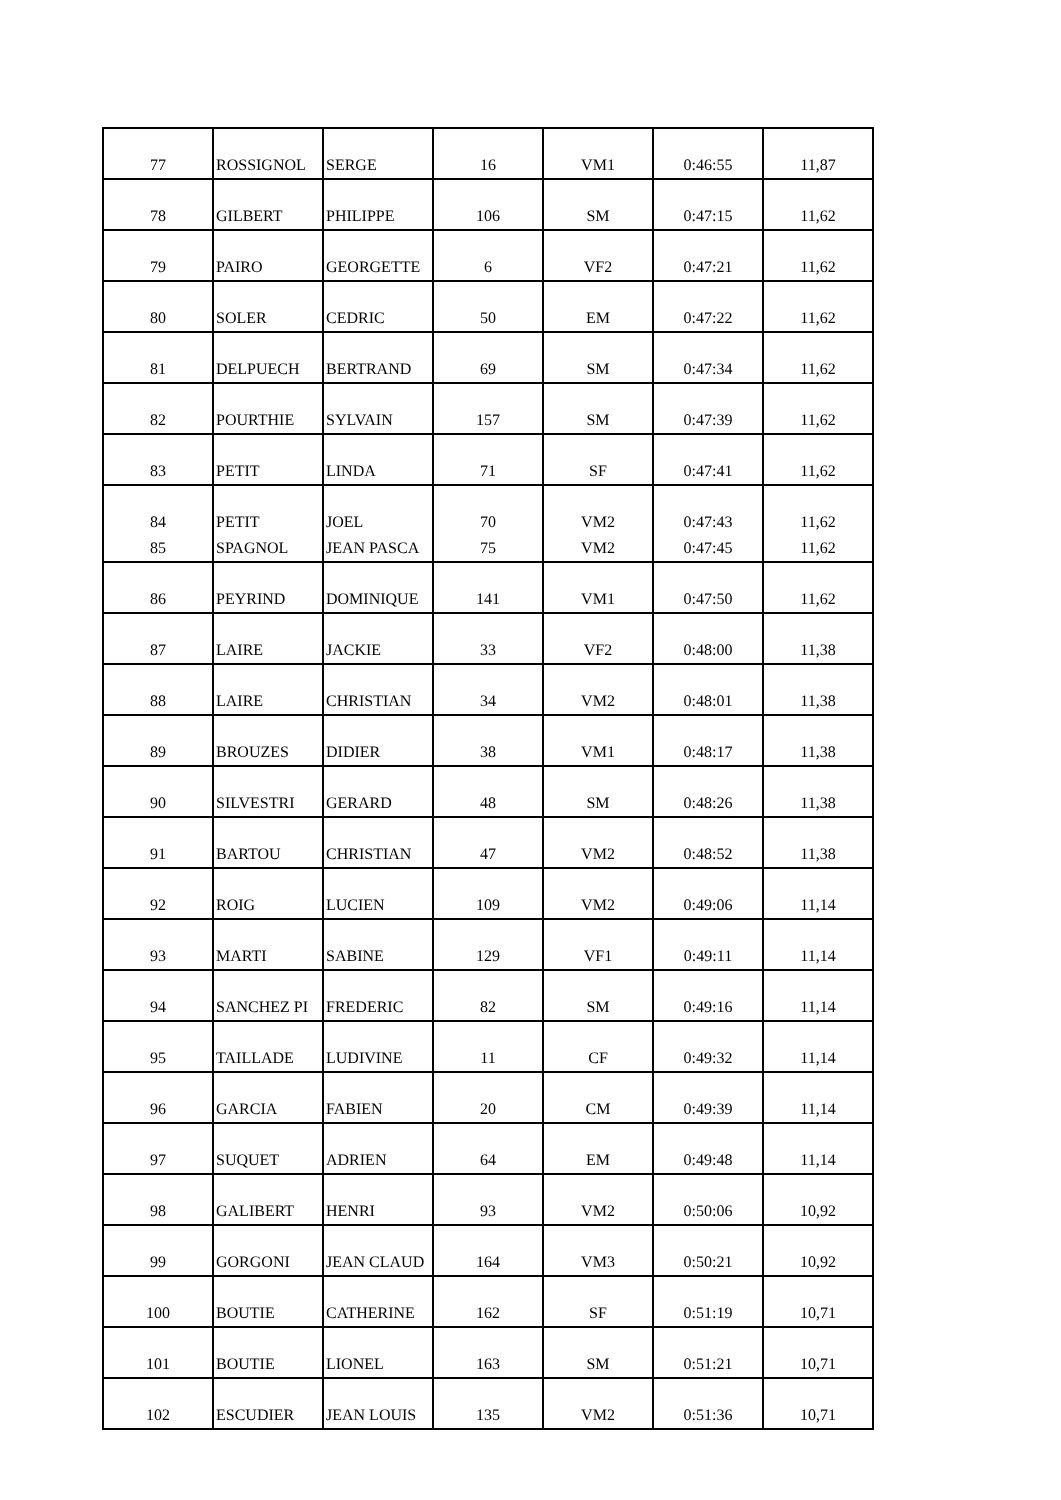| 77 | ROSSIGNOL | SERGE | 16 | VM1 | 0:46:55 | 11,87 |
| 78 | GILBERT | PHILIPPE | 106 | SM | 0:47:15 | 11,62 |
| 79 | PAIRO | GEORGETTE | 6 | VF2 | 0:47:21 | 11,62 |
| 80 | SOLER | CEDRIC | 50 | EM | 0:47:22 | 11,62 |
| 81 | DELPUECH | BERTRAND | 69 | SM | 0:47:34 | 11,62 |
| 82 | POURTHIE | SYLVAIN | 157 | SM | 0:47:39 | 11,62 |
| 83 | PETIT | LINDA | 71 | SF | 0:47:41 | 11,62 |
| 84 | PETIT | JOEL | 70 | VM2 | 0:47:43 | 11,62 |
| 85 | SPAGNOL | JEAN PASCA | 75 | VM2 | 0:47:45 | 11,62 |
| 86 | PEYRIND | DOMINIQUE | 141 | VM1 | 0:47:50 | 11,62 |
| 87 | LAIRE | JACKIE | 33 | VF2 | 0:48:00 | 11,38 |
| 88 | LAIRE | CHRISTIAN | 34 | VM2 | 0:48:01 | 11,38 |
| 89 | BROUZES | DIDIER | 38 | VM1 | 0:48:17 | 11,38 |
| 90 | SILVESTRI | GERARD | 48 | SM | 0:48:26 | 11,38 |
| 91 | BARTOU | CHRISTIAN | 47 | VM2 | 0:48:52 | 11,38 |
| 92 | ROIG | LUCIEN | 109 | VM2 | 0:49:06 | 11,14 |
| 93 | MARTI | SABINE | 129 | VF1 | 0:49:11 | 11,14 |
| 94 | SANCHEZ PI | FREDERIC | 82 | SM | 0:49:16 | 11,14 |
| 95 | TAILLADE | LUDIVINE | 11 | CF | 0:49:32 | 11,14 |
| 96 | GARCIA | FABIEN | 20 | CM | 0:49:39 | 11,14 |
| 97 | SUQUET | ADRIEN | 64 | EM | 0:49:48 | 11,14 |
| 98 | GALIBERT | HENRI | 93 | VM2 | 0:50:06 | 10,92 |
| 99 | GORGONI | JEAN CLAUD | 164 | VM3 | 0:50:21 | 10,92 |
| 100 | BOUTIE | CATHERINE | 162 | SF | 0:51:19 | 10,71 |
| 101 | BOUTIE | LIONEL | 163 | SM | 0:51:21 | 10,71 |
| 102 | ESCUDIER | JEAN LOUIS | 135 | VM2 | 0:51:36 | 10,71 |